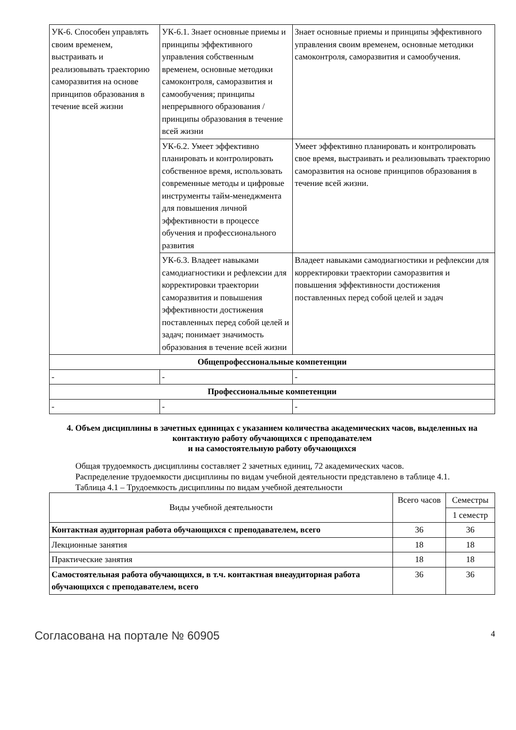| УК-6. Способен управлять своим временем, выстраивать и реализовывать траекторию саморазвития на основе принципов образования в течение всей жизни | УК-6.1. Знает основные приемы и принципы эффективного управления собственным временем, основные методики самоконтроля, саморазвития и самообучения; принципы непрерывного образования / принципы образования в течение всей жизни | Знает основные приемы и принципы эффективного управления своим временем, основные методики самоконтроля, саморазвития и самообучения. |
| | УК-6.2. Умеет эффективно планировать и контролировать собственное время, использовать современные методы и цифровые инструменты тайм-менеджмента для повышения личной эффективности в процессе обучения и профессионального развития | Умеет эффективно планировать и контролировать свое время, выстраивать и реализовывать траекторию саморазвития на основе принципов образования в течение всей жизни. |
| | УК-6.3. Владеет навыками самодиагностики и рефлексии для корректировки траектории саморазвития и повышения эффективности достижения поставленных перед собой целей и задач; понимает значимость образования в течение всей жизни | Владеет навыками самодиагностики и рефлексии для корректировки траектории саморазвития и повышения эффективности достижения поставленных перед собой целей и задач |
| Общепрофессиональные компетенции | | |
| - | - | - |
| Профессиональные компетенции | | |
| - | - | - |
4. Объем дисциплины в зачетных единицах с указанием количества академических часов, выделенных на контактную работу обучающихся с преподавателем
и на самостоятельную работу обучающихся
Общая трудоемкость дисциплины составляет 2 зачетных единиц, 72 академических часов.
Распределение трудоемкости дисциплины по видам учебной деятельности представлено в таблице 4.1.
Таблица 4.1 – Трудоемкость дисциплины по видам учебной деятельности
| Виды учебной деятельности | Всего часов | Семестры |
| --- | --- | --- |
| | | 1 семестр |
| Контактная аудиторная работа обучающихся с преподавателем, всего | 36 | 36 |
| Лекционные занятия | 18 | 18 |
| Практические занятия | 18 | 18 |
| Самостоятельная работа обучающихся, в т.ч. контактная внеаудиторная работа обучающихся с преподавателем, всего | 36 | 36 |
Согласована на портале № 60905 4